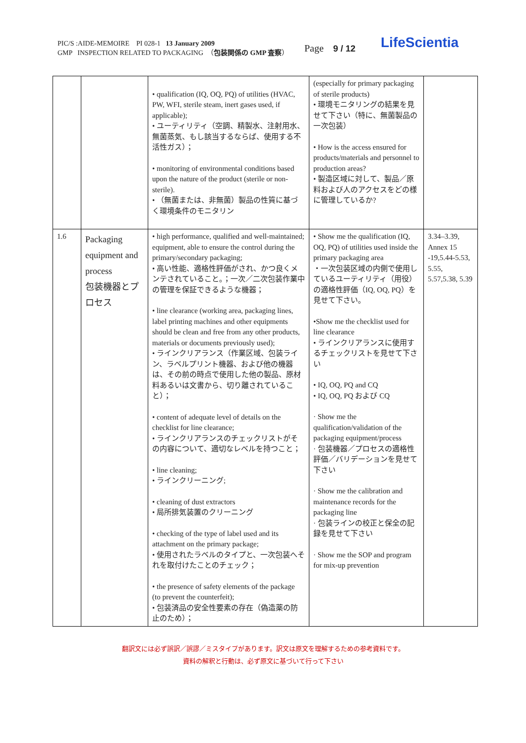PIC/S :AIDE-MEMOIRE PI 028-1 13 January 2009
GMP INSPECTION RELATED TO PACKAGING （包装関係の GMP 査察）
Page 9 / 12 LifeScientia
| | | • qualification (IQ, OQ, PQ) of utilities (HVAC, PW, WFI, sterile steam, inert gases used, if applicable); • ユーティリティ（空調、精製水、注射用水、無菌蒸気、もし該当するならば、使用する不活性ガス）； • monitoring of environmental conditions based upon the nature of the product (sterile or non-sterile). • （無菌または、非無菌）製品の性質に基づく環境条件のモニタリン | (especially for primary packaging of sterile products) • 環境モニタリングの結果を見せて下さい（特に、無菌製品の一次包装） • How is the access ensured for products/materials and personnel to production areas? • 製造区域に対して、製品／原料および人のアクセスをどの様に管理しているか? | |
| 1.6 | Packaging equipment and process 包装機器とプロセス | • high performance, qualified and well-maintained; equipment, able to ensure the control during the primary/secondary packaging; • 高い性能、適格性評価がされ、かつ良くメンテされていること。；一次／二次包装作業中の管理を保証できるような機器； • line clearance (working area, packaging lines, label printing machines and other equipments should be clean and free from any other products, materials or documents previously used); • ラインクリアランス（作業区域、包装ライン、ラベルプリント機器、および他の機器は、その前の時点で使用した他の製品、原材料あるいは文書から、切り離されていること）； • content of adequate level of details on the checklist for line clearance; • ラインクリアランスのチェックリストがその内容について、適切なレベルを持つこと； • line cleaning; • ラインクリーニング; • cleaning of dust extractors • 局所排気装置のクリーニング • checking of the type of label used and its attachment on the primary package; • 使用されたラベルのタイプと、一次包装へそれを取付けたことのチェック； • the presence of safety elements of the package (to prevent the counterfeit); • 包装済品の安全性要素の存在（偽造薬の防止のため）； | • Show me the qualification (IQ, OQ, PQ) of utilities used inside the primary packaging area ・一次包装区域の内側で使用しているユーティリティ（用役）の適格性評価（IQ, OQ, PQ）を見せて下さい。 •Show me the checklist used for line clearance • ラインクリアランスに使用するチェックリストを見せて下さい • IQ, OQ, PQ and CQ • IQ, OQ, PQ および CQ · Show me the qualification/validation of the packaging equipment/process · 包装機器／プロセスの適格性評価／バリデーションを見せて下さい · Show me the calibration and maintenance records for the packaging line · 包装ラインの校正と保全の記録を見せて下さい · Show me the SOP and program for mix-up prevention | 3.34–3.39, Annex 15 -19,5.44-5.53, 5.55, 5.57,5.38, 5.39 |
翻訳文には必ず誤訳／誤謬／ミスタイプがあります。訳文は原文を理解するための参考資料です。
資料の解釈と行動は、必ず原文に基づいて行って下さい